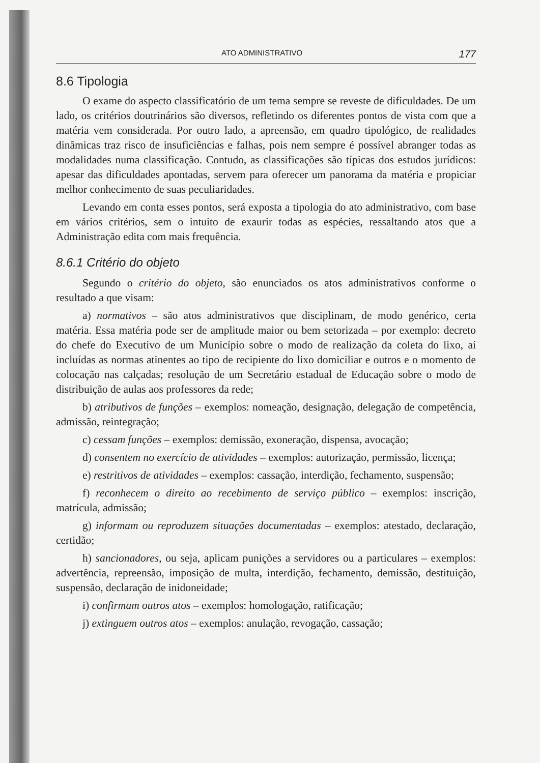ATO ADMINISTRATIVO 177
8.6 Tipologia
O exame do aspecto classificatório de um tema sempre se reveste de dificuldades. De um lado, os critérios doutrinários são diversos, refletindo os diferentes pontos de vista com que a matéria vem considerada. Por outro lado, a apreensão, em quadro tipológico, de realidades dinâmicas traz risco de insuficiências e falhas, pois nem sempre é possível abranger todas as modalidades numa classificação. Contudo, as classificações são típicas dos estudos jurídicos: apesar das dificuldades apontadas, servem para oferecer um panorama da matéria e propiciar melhor conhecimento de suas peculiaridades.
Levando em conta esses pontos, será exposta a tipologia do ato administrativo, com base em vários critérios, sem o intuito de exaurir todas as espécies, ressaltando atos que a Administração edita com mais frequência.
8.6.1 Critério do objeto
Segundo o critério do objeto, são enunciados os atos administrativos conforme o resultado a que visam:
a) normativos – são atos administrativos que disciplinam, de modo genérico, certa matéria. Essa matéria pode ser de amplitude maior ou bem setorizada – por exemplo: decreto do chefe do Executivo de um Município sobre o modo de realização da coleta do lixo, aí incluídas as normas atinentes ao tipo de recipiente do lixo domiciliar e outros e o momento de colocação nas calçadas; resolução de um Secretário estadual de Educação sobre o modo de distribuição de aulas aos professores da rede;
b) atributivos de funções – exemplos: nomeação, designação, delegação de competência, admissão, reintegração;
c) cessam funções – exemplos: demissão, exoneração, dispensa, avocação;
d) consentem no exercício de atividades – exemplos: autorização, permissão, licença;
e) restritivos de atividades – exemplos: cassação, interdição, fechamento, suspensão;
f) reconhecem o direito ao recebimento de serviço público – exemplos: inscrição, matrícula, admissão;
g) informam ou reproduzem situações documentadas – exemplos: atestado, declaração, certidão;
h) sancionadores, ou seja, aplicam punições a servidores ou a particulares – exemplos: advertência, repreensão, imposição de multa, interdição, fechamento, demissão, destituição, suspensão, declaração de inidoneidade;
i) confirmam outros atos – exemplos: homologação, ratificação;
j) extinguem outros atos – exemplos: anulação, revogação, cassação;